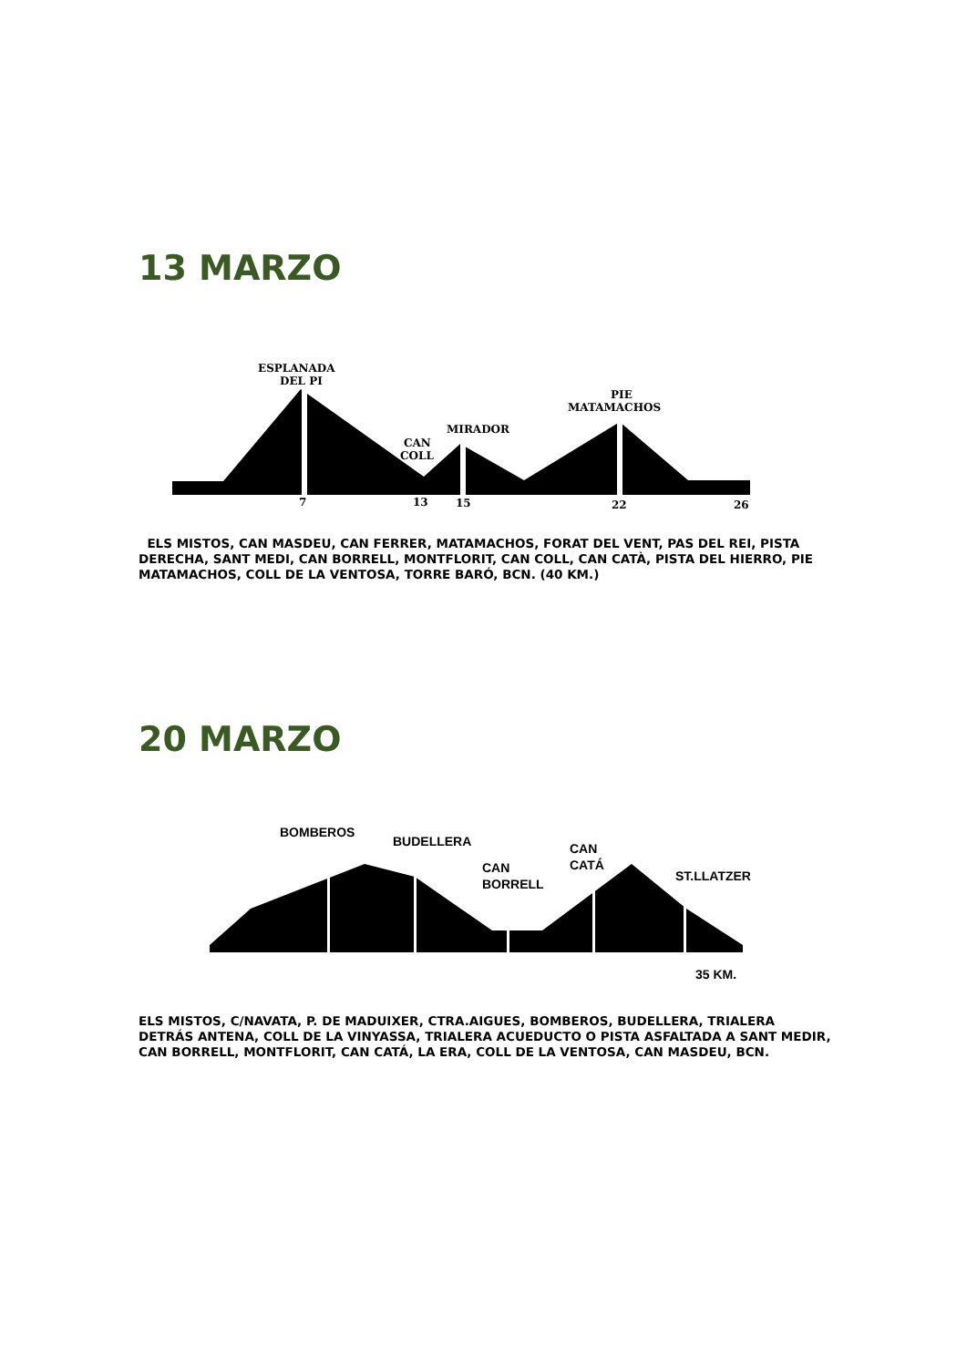13 MARZO
ESPLANADA
DEL PI
PIE
MATAMACHOS
MIRADOR
CAN
COLL
7
13
15
22
26
ELS MISTOS, CAN MASDEU, CAN FERRER, MATAMACHOS, FORAT DEL VENT, PAS DEL REI, PISTA DERECHA, SANT MEDI, CAN BORRELL, MONTFLORIT, CAN COLL, CAN CATÀ, PISTA DEL HIERRO, PIE MATAMACHOS, COLL DE LA VENTOSA, TORRE BARÓ, BCN. (40 KM.)
20 MARZO
BOMBEROS
BUDELLERA
CAN
BORRELL
CAN
CATÁ
ST.LLATZER
35 KM.
ELS MISTOS, C/NAVATA, P. DE MADUIXER, CTRA.AIGUES, BOMBEROS, BUDELLERA, TRIALERA DETRÁS ANTENA, COLL DE LA VINYASSA, TRIALERA ACUEDUCTO O PISTA ASFALTADA A SANT MEDIR, CAN BORRELL, MONTFLORIT, CAN CATÁ, LA ERA, COLL DE LA VENTOSA, CAN MASDEU, BCN.